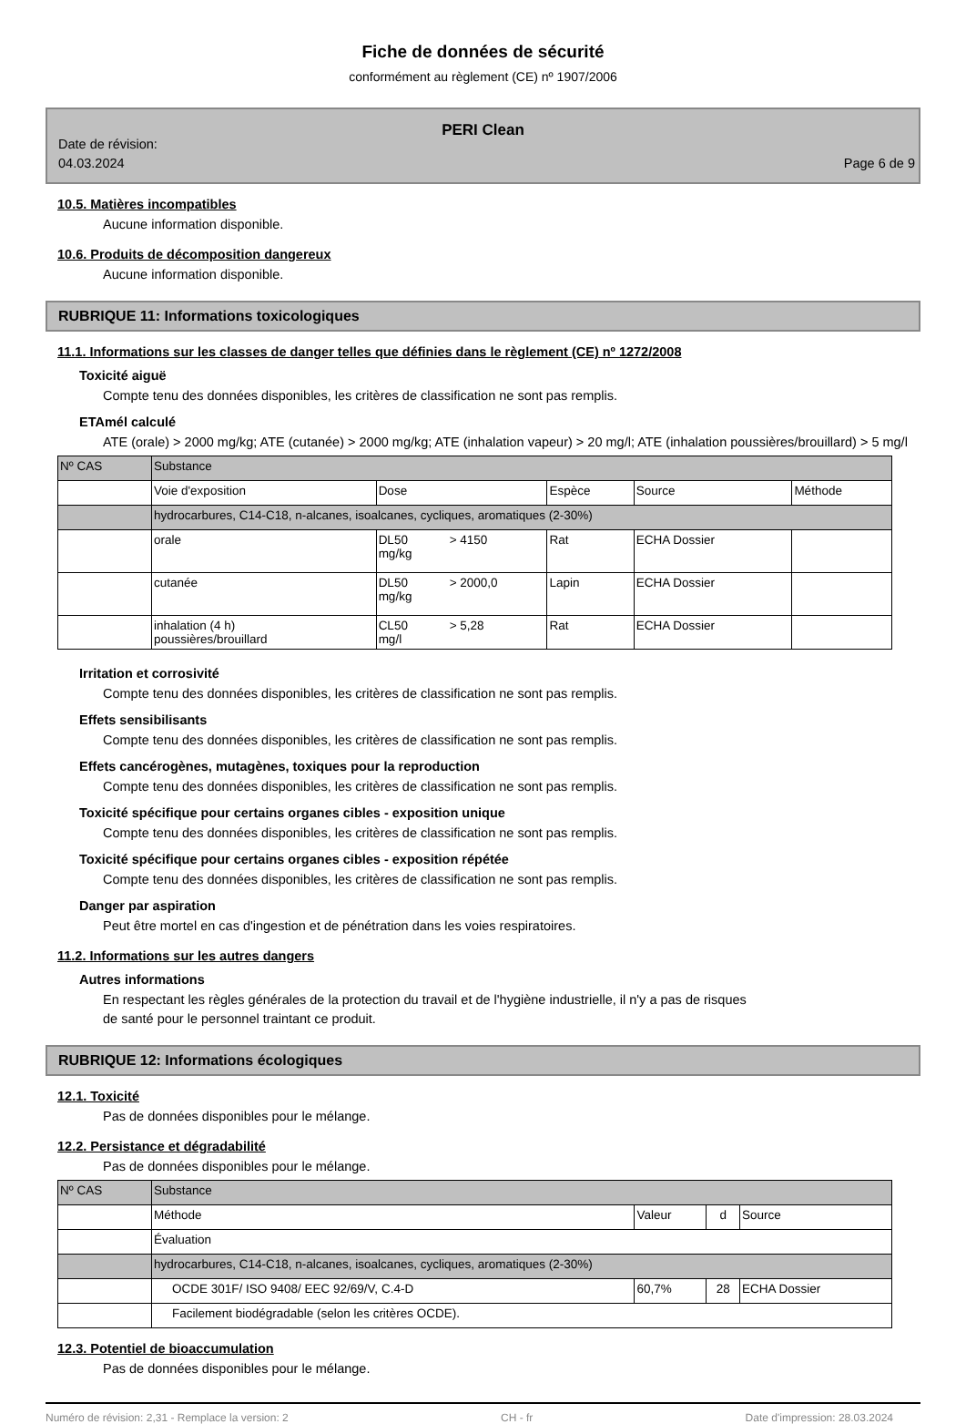Fiche de données de sécurité
conformément au règlement (CE) nº 1907/2006
PERI Clean
Date de révision:
04.03.2024
Page 6 de 9
10.5. Matières incompatibles
Aucune information disponible.
10.6. Produits de décomposition dangereux
Aucune information disponible.
RUBRIQUE 11: Informations toxicologiques
11.1. Informations sur les classes de danger telles que définies dans le règlement (CE) nº 1272/2008
Toxicité aiguë
Compte tenu des données disponibles, les critères de classification ne sont pas remplis.
ETAmél calculé
ATE (orale) > 2000 mg/kg; ATE (cutanée) > 2000 mg/kg; ATE (inhalation vapeur) > 20 mg/l; ATE (inhalation poussières/brouillard) > 5 mg/l
| Nº CAS | Substance | | | | | |
| | Voie d'exposition | Dose | | Espèce | Source | Méthode |
| | hydrocarbures, C14-C18, n-alcanes, isoalcanes, cycliques, aromatiques (2-30%) | | | | | |
| | orale | DL50 mg/kg | > 4150 | Rat | ECHA Dossier | |
| | cutanée | DL50 mg/kg | > 2000,0 | Lapin | ECHA Dossier | |
| | inhalation (4 h) poussières/brouillard | CL50 mg/l | > 5,28 | Rat | ECHA Dossier | |
Irritation et corrosivité
Compte tenu des données disponibles, les critères de classification ne sont pas remplis.
Effets sensibilisants
Compte tenu des données disponibles, les critères de classification ne sont pas remplis.
Effets cancérogènes, mutagènes, toxiques pour la reproduction
Compte tenu des données disponibles, les critères de classification ne sont pas remplis.
Toxicité spécifique pour certains organes cibles - exposition unique
Compte tenu des données disponibles, les critères de classification ne sont pas remplis.
Toxicité spécifique pour certains organes cibles - exposition répétée
Compte tenu des données disponibles, les critères de classification ne sont pas remplis.
Danger par aspiration
Peut être mortel en cas d'ingestion et de pénétration dans les voies respiratoires.
11.2. Informations sur les autres dangers
Autres informations
En respectant les règles générales de la protection du travail et de l'hygiène industrielle, il n'y a pas de risques
de santé pour le personnel traintant ce produit.
RUBRIQUE 12: Informations écologiques
12.1. Toxicité
Pas de données disponibles pour le mélange.
12.2. Persistance et dégradabilité
Pas de données disponibles pour le mélange.
| Nº CAS | Substance | | | |
| | Méthode | Valeur | d | Source |
| | Évaluation | | | |
| | hydrocarbures, C14-C18, n-alcanes, isoalcanes, cycliques, aromatiques (2-30%) | | | |
| | OCDE 301F/ ISO 9408/ EEC 92/69/V, C.4-D | 60,7% | 28 | ECHA Dossier |
| | Facilement biodégradable (selon les critères OCDE). | | | |
12.3. Potentiel de bioaccumulation
Pas de données disponibles pour le mélange.
Numéro de révision: 2,31 - Remplace la version: 2 CH - fr Date d'impression: 28.03.2024